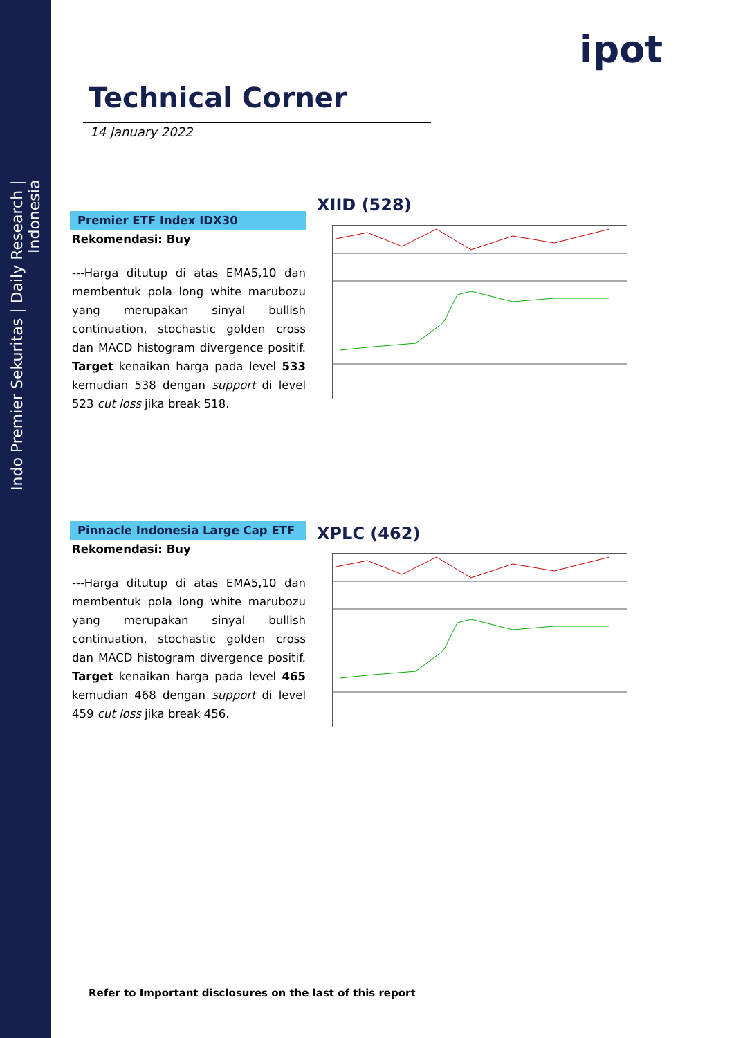Indo Premier Sekuritas | Daily Research | Indonesia
ipot
Technical Corner
14 January 2022
Premier ETF Index IDX30
Rekomendasi: Buy
---Harga ditutup di atas EMA5,10 dan membentuk pola long white marubozu yang merupakan sinyal bullish continuation, stochastic golden cross dan MACD histogram divergence positif. Target kenaikan harga pada level 533 kemudian 538 dengan support di level 523 cut loss jika break 518.
XIID (528)
Pinnacle Indonesia Large Cap ETF
Rekomendasi: Buy
---Harga ditutup di atas EMA5,10 dan membentuk pola long white marubozu yang merupakan sinyal bullish continuation, stochastic golden cross dan MACD histogram divergence positif. Target kenaikan harga pada level 465 kemudian 468 dengan support di level 459 cut loss jika break 456.
XPLC (462)
Refer to Important disclosures on the last of this report